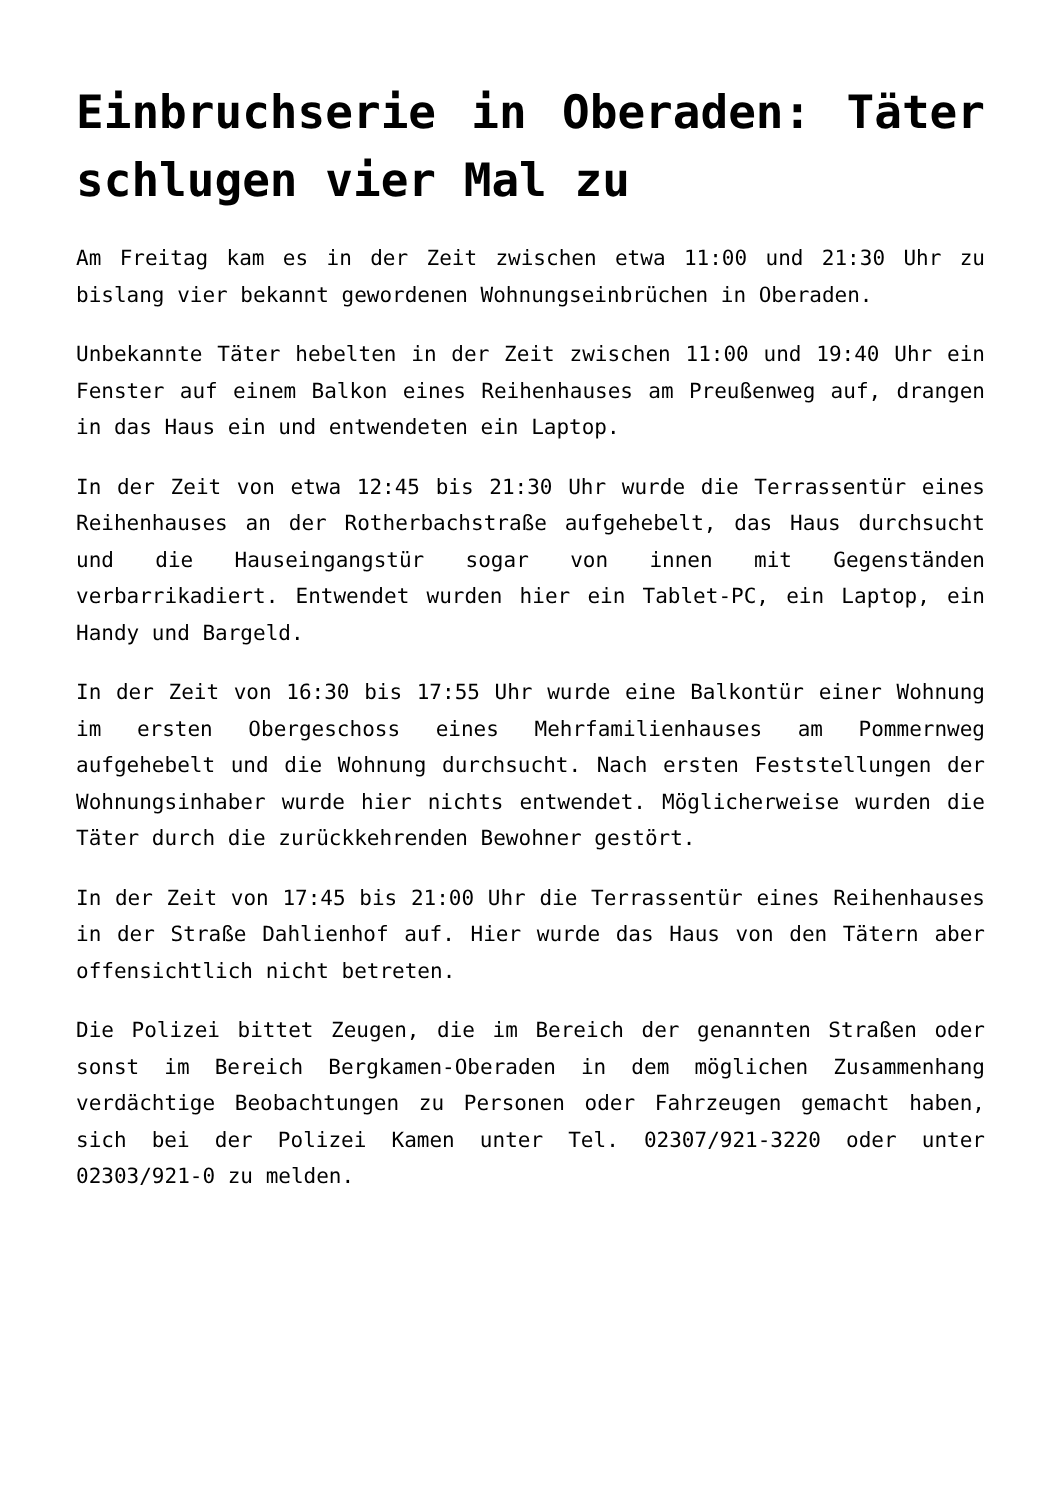Einbruchserie in Oberaden: Täter schlugen vier Mal zu
Am Freitag kam es in der Zeit zwischen etwa 11:00 und 21:30 Uhr zu bislang vier bekannt gewordenen Wohnungseinbrüchen in Oberaden.
Unbekannte Täter hebelten in der Zeit zwischen 11:00 und 19:40 Uhr ein Fenster auf einem Balkon eines Reihenhauses am Preußenweg auf, drangen in das Haus ein und entwendeten ein Laptop.
In der Zeit von etwa 12:45 bis 21:30 Uhr wurde die Terrassentür eines Reihenhauses an der Rotherbachstraße aufgehebelt, das Haus durchsucht und die Hauseingangstür sogar von innen mit Gegenständen verbarrikadiert. Entwendet wurden hier ein Tablet-PC, ein Laptop, ein Handy und Bargeld.
In der Zeit von 16:30 bis 17:55 Uhr wurde eine Balkontür einer Wohnung im ersten Obergeschoss eines Mehrfamilienhauses am Pommernweg aufgehebelt und die Wohnung durchsucht. Nach ersten Feststellungen der Wohnungsinhaber wurde hier nichts entwendet. Möglicherweise wurden die Täter durch die zurückkehrenden Bewohner gestört.
In der Zeit von 17:45 bis 21:00 Uhr die Terrassentür eines Reihenhauses in der Straße Dahlienhof auf. Hier wurde das Haus von den Tätern aber offensichtlich nicht betreten.
Die Polizei bittet Zeugen, die im Bereich der genannten Straßen oder sonst im Bereich Bergkamen-Oberaden in dem möglichen Zusammenhang verdächtige Beobachtungen zu Personen oder Fahrzeugen gemacht haben, sich bei der Polizei Kamen unter Tel. 02307/921-3220 oder unter 02303/921-0 zu melden.